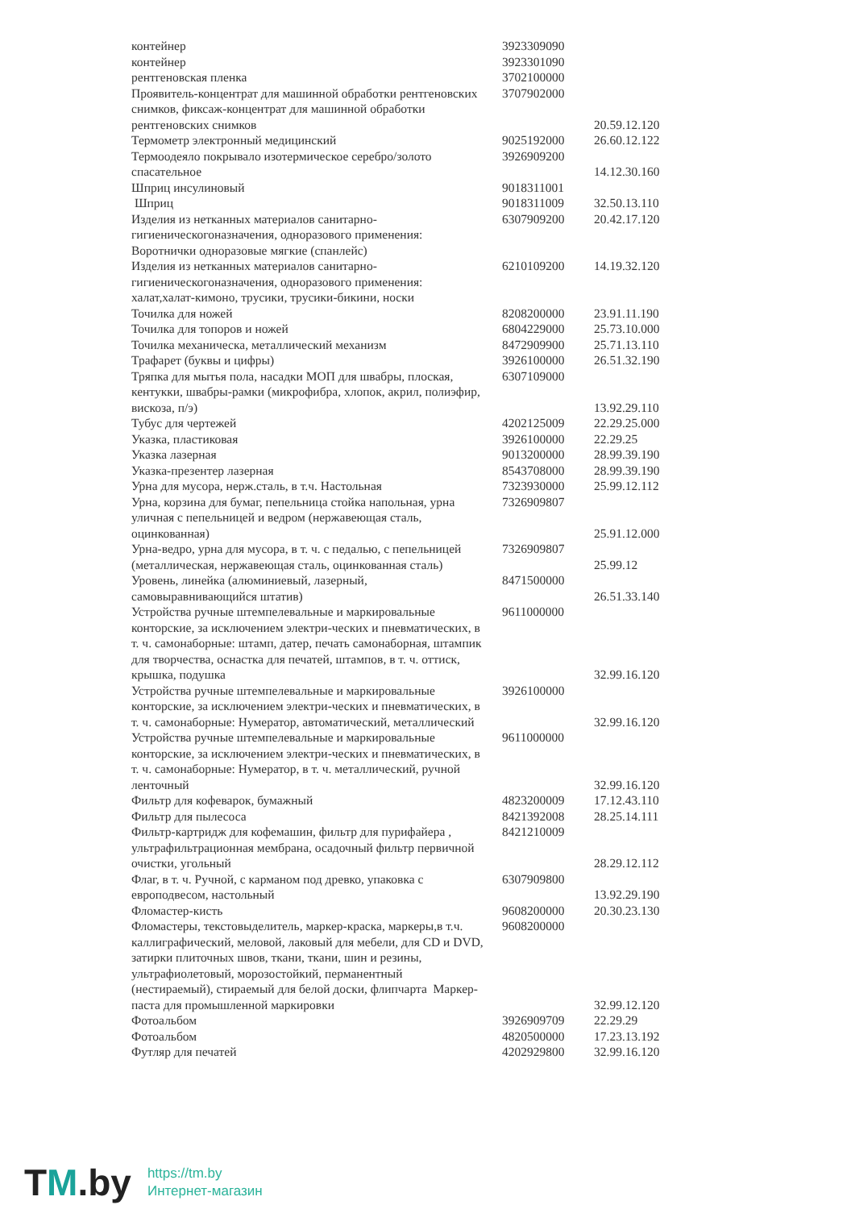| контейнер | 3923309090 | |
| контейнер | 3923301090 | |
| рентгеновская пленка | 3702100000 | |
| Проявитель-концентрат для машинной обработки рентгеновских снимков, фиксаж-концентрат для машинной обработки рентгеновских снимков | 3707902000 | 20.59.12.120 |
| Термометр электронный медицинский | 9025192000 | 26.60.12.122 |
| Термоодеяло покрывало изотермическое серебро/золото спасательное | 3926909200 | 14.12.30.160 |
| Шприц инсулиновый | 9018311001 | |
| Шприц | 9018311009 | 32.50.13.110 |
| Изделия из нетканных материалов санитарно-гигиеническогоназначения, одноразового применения: Воротнички одноразовые мягкие (спанлейс) | 6307909200 | 20.42.17.120 |
| Изделия из нетканных материалов санитарно-гигиеническогоназначения, одноразового применения: халат,халат-кимоно, трусики, трусики-бикини, носки | 6210109200 | 14.19.32.120 |
| Точилка для ножей | 8208200000 | 23.91.11.190 |
| Точилка для топоров и ножей | 6804229000 | 25.73.10.000 |
| Точилка механическа, металлический механизм | 8472909900 | 25.71.13.110 |
| Трафарет (буквы и цифры) | 3926100000 | 26.51.32.190 |
| Тряпка для мытья пола, насадки МОП для швабры, плоская, кентукки, швабры-рамки (микрофибра, хлопок, акрил, полиэфир, вискоза, п/э) | 6307109000 | 13.92.29.110 |
| Тубус для чертежей | 4202125009 | 22.29.25.000 |
| Указка, пластиковая | 3926100000 | 22.29.25 |
| Указка лазерная | 9013200000 | 28.99.39.190 |
| Указка-презентер лазерная | 8543708000 | 28.99.39.190 |
| Урна для мусора, нерж.сталь, в т.ч. Настольная | 7323930000 | 25.99.12.112 |
| Урна, корзина для бумаг, пепельница стойка напольная, урна уличная с пепельницей и ведром (нержавеющая сталь, оцинкованная) | 7326909807 | 25.91.12.000 |
| Урна-ведро, урна для мусора, в т. ч. с педалью, с пепельницей (металлическая, нержавеющая сталь, оцинкованная сталь) | 7326909807 | 25.99.12 |
| Уровень, линейка (алюминиевый, лазерный, самовыравнивающийся штатив) | 8471500000 | 26.51.33.140 |
| Устройства ручные штемпелевальные и маркировальные конторские, за исключением электри-ческих и пневматических, в т. ч. самонаборные: штамп, датер, печать самонаборная, штампик для творчества, оснастка для печатей, штампов, в т. ч. оттиск, крышка, подушка | 9611000000 | 32.99.16.120 |
| Устройства ручные штемпелевальные и маркировальные конторские, за исключением электри-ческих и пневматических, в т. ч. самонаборные: Нумератор, автоматический, металлический | 3926100000 | 32.99.16.120 |
| Устройства ручные штемпелевальные и маркировальные конторские, за исключением электри-ческих и пневматических, в т. ч. самонаборные: Нумератор, в т. ч. металлический, ручной ленточный | 9611000000 | 32.99.16.120 |
| Фильтр для кофеварок, бумажный | 4823200009 | 17.12.43.110 |
| Фильтр для пылесоса | 8421392008 | 28.25.14.111 |
| Фильтр-картридж для кофемашин, фильтр для пурифайера , ультрафильтрационная мембрана, осадочный фильтр первичной очистки, угольный | 8421210009 | 28.29.12.112 |
| Флаг, в т. ч. Ручной, с карманом под древко, упаковка с европодвесом, настольный | 6307909800 | 13.92.29.190 |
| Фломастер-кисть | 9608200000 | 20.30.23.130 |
| Фломастеры, текстовыделитель, маркер-краска, маркеры,в т.ч. каллиграфический, меловой, лаковый для мебели, для CD и DVD, затирки плиточных швов, ткани, ткани, шин и резины, ультрафиолетовый, морозостойкий, перманентный (нестираемый), стираемый для белой доски, флипчарта Маркер-паста для промышленной маркировки | 9608200000 | 32.99.12.120 |
| Фотоальбом | 3926909709 | 22.29.29 |
| Фотоальбом | 4820500000 | 17.23.13.192 |
| Футляр для печатей | 4202929800 | 32.99.16.120 |
TM.by
https://tm.by
Интернет-магазин